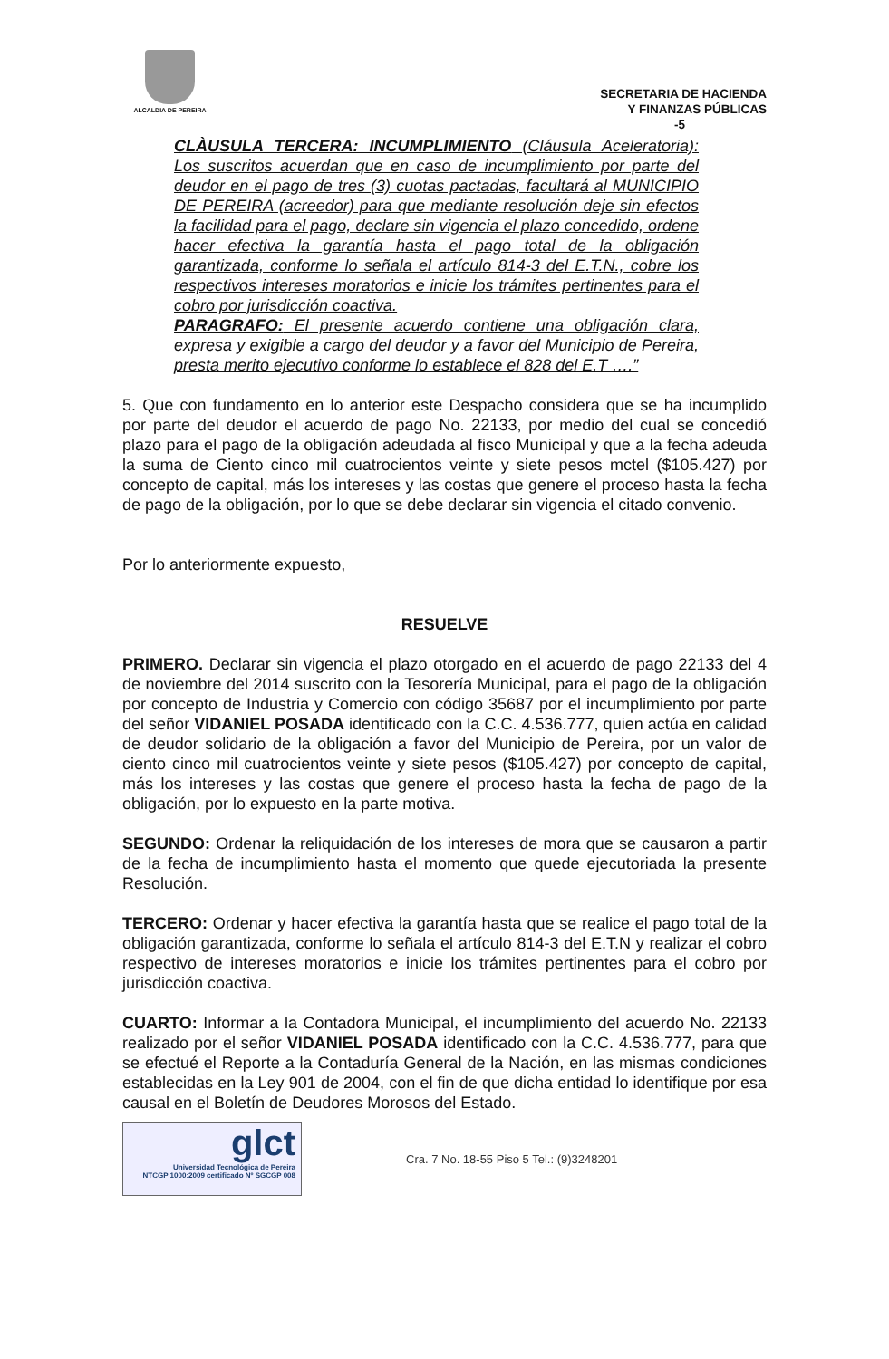ALCALDIA DE PEREIRA
SECRETARIA DE HACIENDA
Y FINANZAS PÚBLICAS
-5
CLÀUSULA TERCERA: INCUMPLIMIENTO (Cláusula Aceleratoria): Los suscritos acuerdan que en caso de incumplimiento por parte del deudor en el pago de tres (3) cuotas pactadas, facultará al MUNICIPIO DE PEREIRA (acreedor) para que mediante resolución deje sin efectos la facilidad para el pago, declare sin vigencia el plazo concedido, ordene hacer efectiva la garantía hasta el pago total de la obligación garantizada, conforme lo señala el artículo 814-3 del E.T.N., cobre los respectivos intereses moratorios e inicie los trámites pertinentes para el cobro por jurisdicción coactiva.
PARAGRAFO: El presente acuerdo contiene una obligación clara, expresa y exigible a cargo del deudor y a favor del Municipio de Pereira, presta merito ejecutivo conforme lo establece el 828 del E.T ….”
5. Que con fundamento en lo anterior este Despacho considera que se ha incumplido por parte del deudor el acuerdo de pago No. 22133, por medio del cual se concedió plazo para el pago de la obligación adeudada al fisco Municipal y que a la fecha adeuda la suma de Ciento cinco mil cuatrocientos veinte y siete pesos mctel ($105.427) por concepto de capital, más los intereses y las costas que genere el proceso hasta la fecha de pago de la obligación, por lo que se debe declarar sin vigencia el citado convenio.
Por lo anteriormente expuesto,
RESUELVE
PRIMERO. Declarar sin vigencia el plazo otorgado en el acuerdo de pago 22133 del 4 de noviembre del 2014 suscrito con la Tesorería Municipal, para el pago de la obligación por concepto de Industria y Comercio con código 35687 por el incumplimiento por parte del señor VIDANIEL POSADA identificado con la C.C. 4.536.777, quien actúa en calidad de deudor solidario de la obligación a favor del Municipio de Pereira, por un valor de ciento cinco mil cuatrocientos veinte y siete pesos ($105.427) por concepto de capital, más los intereses y las costas que genere el proceso hasta la fecha de pago de la obligación, por lo expuesto en la parte motiva.
SEGUNDO: Ordenar la reliquidación de los intereses de mora que se causaron a partir de la fecha de incumplimiento hasta el momento que quede ejecutoriada la presente Resolución.
TERCERO: Ordenar y hacer efectiva la garantía hasta que se realice el pago total de la obligación garantizada, conforme lo señala el artículo 814-3 del E.T.N y realizar el cobro respectivo de intereses moratorios e inicie los trámites pertinentes para el cobro por jurisdicción coactiva.
CUARTO: Informar a la Contadora Municipal, el incumplimiento del acuerdo No. 22133 realizado por el señor VIDANIEL POSADA identificado con la C.C. 4.536.777, para que se efectué el Reporte a la Contaduría General de la Nación, en las mismas condiciones establecidas en la Ley 901 de 2004, con el fin de que dicha entidad lo identifique por esa causal en el Boletín de Deudores Morosos del Estado.
glct
Universidad Tecnológica de Pereira
NTCGP 1000:2009 certificado Nº SGCGP 008
Cra. 7 No. 18-55 Piso 5 Tel.: (9)3248201